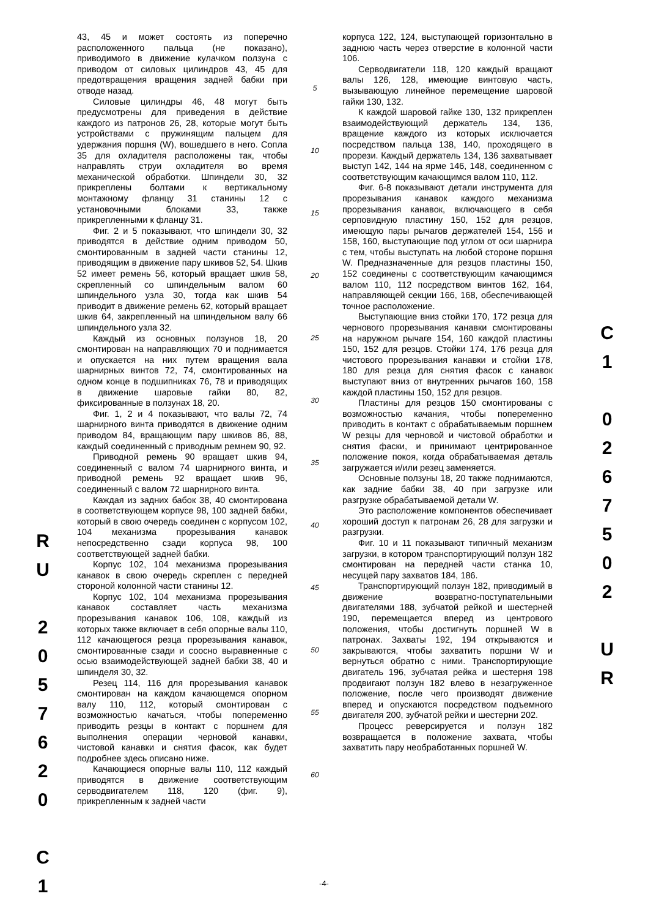43, 45 и может состоять из поперечно расположенного пальца (не показано), приводимого в движение кулачком ползуна с приводом от силовых цилиндров 43, 45 для предотвращения вращения задней бабки при отводе назад.
Силовые цилиндры 46, 48 могут быть предусмотрены для приведения в действие каждого из патронов 26, 28, которые могут быть устройствами с пружинящим пальцем для удержания поршня (W), вошедшего в него. Сопла 35 для охладителя расположены так, чтобы направлять струи охладителя во время механической обработки. Шпиндели 30, 32 прикреплены болтами к вертикальному монтажному фланцу 31 станины 12 с установочными блоками 33, также прикрепленными к фланцу 31.
Фиг. 2 и 5 показывают, что шпиндели 30, 32 приводятся в действие одним приводом 50, смонтированным в задней части станины 12, приводящим в движение пару шкивов 52, 54. Шкив 52 имеет ремень 56, который вращает шкив 58, скрепленный со шпиндельным валом 60 шпиндельного узла 30, тогда как шкив 54 приводит в движение ремень 62, который вращает шкив 64, закрепленный на шпиндельном валу 66 шпиндельного узла 32.
Каждый из основных ползунов 18, 20 смонтирован на направляющих 70 и поднимается и опускается на них путем вращения вала шарнирных винтов 72, 74, смонтированных на одном конце в подшипниках 76, 78 и приводящих в движение шаровые гайки 80, 82, фиксированные в ползунах 18, 20.
Фиг. 1, 2 и 4 показывают, что валы 72, 74 шарнирного винта приводятся в движение одним приводом 84, вращающим пару шкивов 86, 88, каждый соединенный с приводным ремнем 90, 92.
Приводной ремень 90 вращает шкив 94, соединенный с валом 74 шарнирного винта, и приводной ремень 92 вращает шкив 96, соединенный с валом 72 шарнирного винта.
Каждая из задних бабок 38, 40 смонтирована в соответствующем корпусе 98, 100 задней бабки, который в свою очередь соединен с корпусом 102, 104 механизма прорезывания канавок непосредственно сзади корпуса 98, 100 соответствующей задней бабки.
Корпус 102, 104 механизма прорезывания канавок в свою очередь скреплен с передней стороной колонной части станины 12.
Корпус 102, 104 механизма прорезывания канавок составляет часть механизма прорезывания канавок 106, 108, каждый из которых также включает в себя опорные валы 110, 112 качающегося резца прорезывания канавок, смонтированные сзади и соосно выравненные с осью взаимодействующей задней бабки 38, 40 и шпинделя 30, 32.
Резец 114, 116 для прорезывания канавок смонтирован на каждом качающемся опорном валу 110, 112, который смонтирован с возможностью качаться, чтобы попеременно приводить резцы в контакт с поршнем для выполнения операции черновой канавки, чистовой канавки и снятия фасок, как будет подробнее здесь описано ниже.
Качающиеся опорные валы 110, 112 каждый приводятся в движение соответствующим серводвигателем 118, 120 (фиг. 9), прикрепленным к задней части
5
10
15
20
25
30
35
40
45
50
55
60
корпуса 122, 124, выступающей горизонтально в заднюю часть через отверстие в колонной части 106.
Серводвигатели 118, 120 каждый вращают валы 126, 128, имеющие винтовую часть, вызывающую линейное перемещение шаровой гайки 130, 132.
К каждой шаровой гайке 130, 132 прикреплен взаимодействующий держатель 134, 136, вращение каждого из которых исключается посредством пальца 138, 140, проходящего в прорези. Каждый держатель 134, 136 захватывает выступ 142, 144 на ярме 146, 148, соединенном с соответствующим качающимся валом 110, 112.
Фиг. 6-8 показывают детали инструмента для прорезывания канавок каждого механизма прорезывания канавок, включающего в себя серповидную пластину 150, 152 для резцов, имеющую пары рычагов держателей 154, 156 и 158, 160, выступающие под углом от оси шарнира с тем, чтобы выступать на любой стороне поршня W. Предназначенные для резцов пластины 150, 152 соединены с соответствующим качающимся валом 110, 112 посредством винтов 162, 164, направляющей секции 166, 168, обеспечивающей точное расположение.
Выступающие вниз стойки 170, 172 резца для чернового прорезывания канавки смонтированы на наружном рычаге 154, 160 каждой пластины 150, 152 для резцов. Стойки 174, 176 резца для чистового прорезывания канавки и стойки 178, 180 для резца для снятия фасок с канавок выступают вниз от внутренних рычагов 160, 158 каждой пластины 150, 152 для резцов.
Пластины для резцов 150 смонтированы с возможностью качания, чтобы попеременно приводить в контакт с обрабатываемым поршнем W резцы для черновой и чистовой обработки и снятия фаски, и принимают центрированное положение покоя, когда обрабатываемая деталь загружается и/или резец заменяется.
Основные ползуны 18, 20 также поднимаются, как задние бабки 38, 40 при загрузке или разгрузке обрабатываемой детали W.
Это расположение компонентов обеспечивает хороший доступ к патронам 26, 28 для загрузки и разгрузки.
Фиг. 10 и 11 показывают типичный механизм загрузки, в котором транспортирующий ползун 182 смонтирован на передней части станка 10, несущей пару захватов 184, 186.
Транспортирующий ползун 182, приводимый в движение возвратно-поступательными двигателями 188, зубчатой рейкой и шестерней 190, перемещается вперед из центрового положения, чтобы достигнуть поршней W в патронах. Захваты 192, 194 открываются и закрываются, чтобы захватить поршни W и вернуться обратно с ними. Транспортирующие двигатель 196, зубчатая рейка и шестерня 198 продвигают ползун 182 влево в незагруженное положение, после чего производят движение вперед и опускаются посредством подъемного двигателя 200, зубчатой рейки и шестерни 202.
Процесс реверсируется и ползун 182 возвращается в положение захвата, чтобы захватить пару необработанных поршней W.
R
U
2
0
5
7
6
2
0
C
1
C
1
0
2
6
7
5
0
2
U
R
-4-